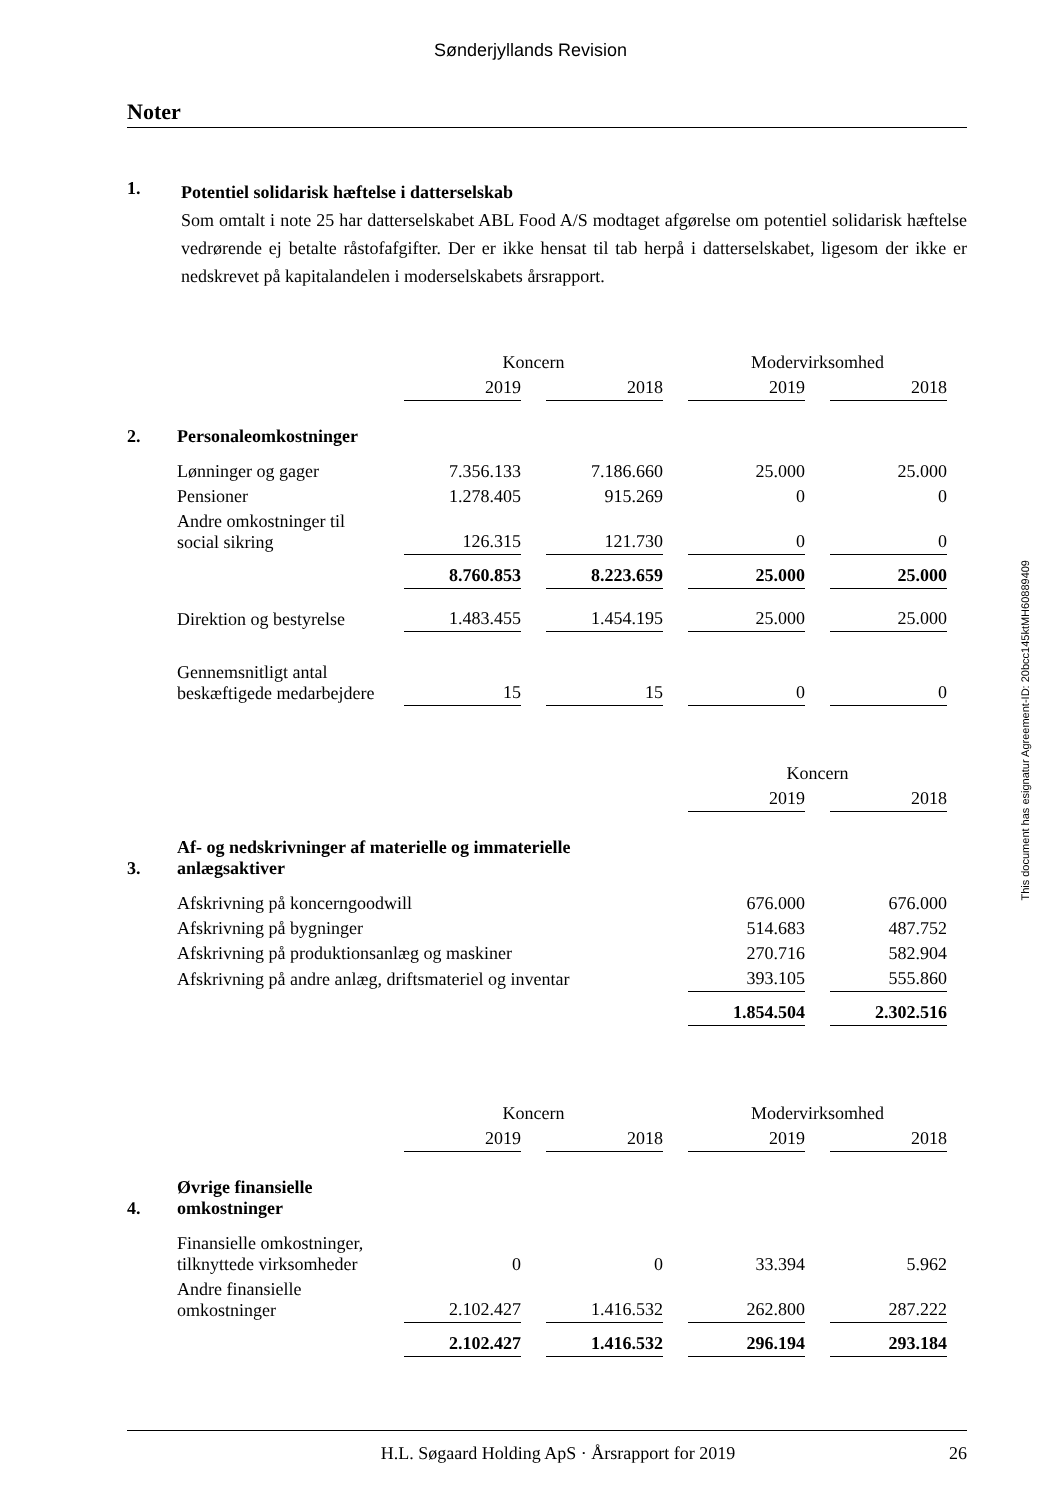Sønderjyllands Revision
Noter
1.
Potentiel solidarisk hæftelse i datterselskab
Som omtalt i note 25 har datterselskabet ABL Food A/S modtaget afgørelse om potentiel solidarisk hæftelse vedrørende ej betalte råstofafgifter. Der er ikke hensat til tab herpå i datterselskabet, ligesom der ikke er nedskrevet på kapitalandelen i moderselskabets årsrapport.
| | | Koncern | | Modervirksomhed | |
| | | 2019 | 2018 | 2019 | 2018 |
| 2. | Personaleomkostninger | | | | |
| | Lønninger og gager | 7.356.133 | 7.186.660 | 25.000 | 25.000 |
| | Pensioner | 1.278.405 | 915.269 | 0 | 0 |
| | Andre omkostninger til social sikring | 126.315 | 121.730 | 0 | 0 |
| | | 8.760.853 | 8.223.659 | 25.000 | 25.000 |
| | Direktion og bestyrelse | 1.483.455 | 1.454.195 | 25.000 | 25.000 |
| | Gennemsnitligt antal beskæftigede medarbejdere | 15 | 15 | 0 | 0 |
| | | Koncern | |
| | | 2019 | 2018 |
| 3. | Af- og nedskrivninger af materielle og immaterielle anlægsaktiver | | |
| | Afskrivning på koncerngoodwill | 676.000 | 676.000 |
| | Afskrivning på bygninger | 514.683 | 487.752 |
| | Afskrivning på produktionsanlæg og maskiner | 270.716 | 582.904 |
| | Afskrivning på andre anlæg, driftsmateriel og inventar | 393.105 | 555.860 |
| | | 1.854.504 | 2.302.516 |
| | | Koncern | | Modervirksomhed | |
| | | 2019 | 2018 | 2019 | 2018 |
| 4. | Øvrige finansielle omkostninger | | | | |
| | Finansielle omkostninger, tilknyttede virksomheder | 0 | 0 | 33.394 | 5.962 |
| | Andre finansielle omkostninger | 2.102.427 | 1.416.532 | 262.800 | 287.222 |
| | | 2.102.427 | 1.416.532 | 296.194 | 293.184 |
This document has esignatur Agreement-ID: 20bcc145ktMH60889409
H.L. Søgaard Holding ApS · Årsrapport for 2019 26